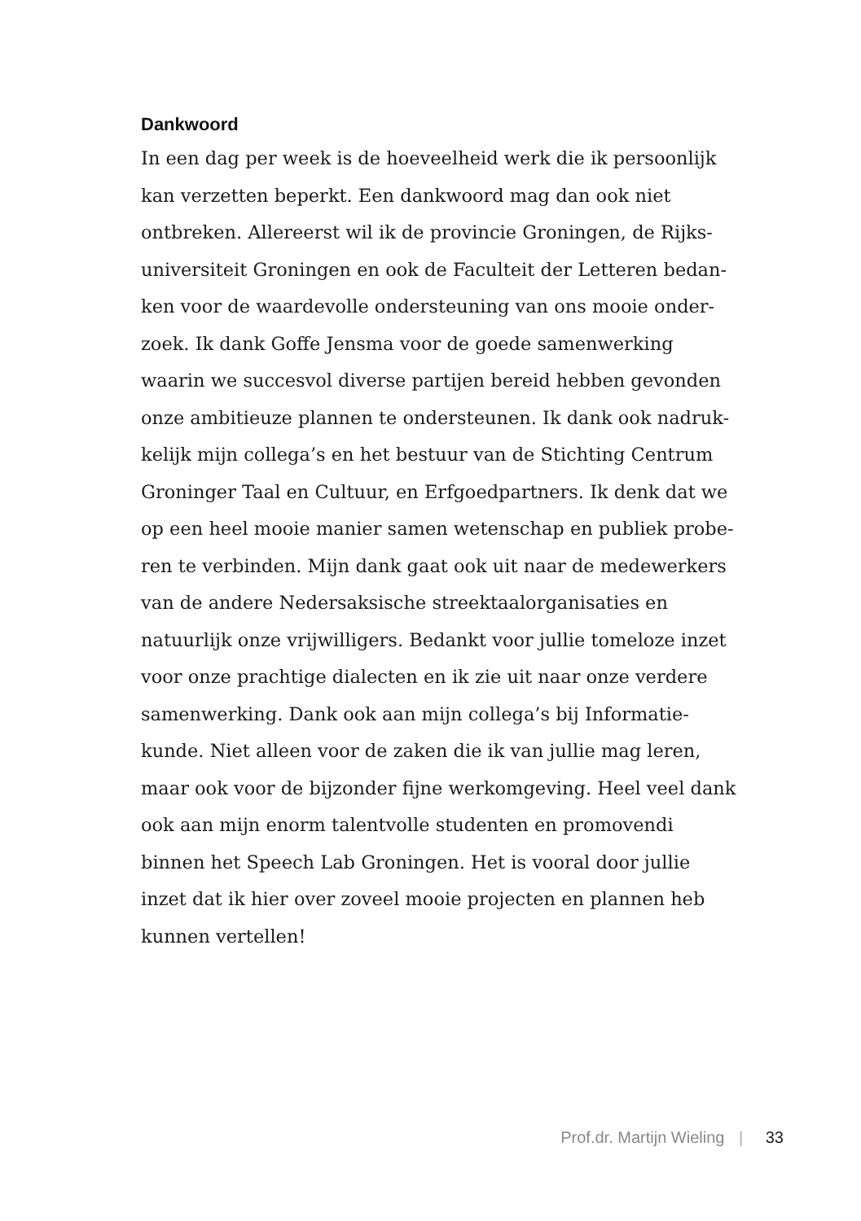Dankwoord
In een dag per week is de hoeveelheid werk die ik persoonlijk
kan verzetten beperkt. Een dankwoord mag dan ook niet
ontbreken. Allereerst wil ik de provincie Groningen, de Rijks-
universiteit Groningen en ook de Faculteit der Letteren bedan-
ken voor de waardevolle ondersteuning van ons mooie onder-
zoek. Ik dank Goffe Jensma voor de goede samenwerking
waarin we succesvol diverse partijen bereid hebben gevonden
onze ambitieuze plannen te ondersteunen. Ik dank ook nadruk-
kelijk mijn collega’s en het bestuur van de Stichting Centrum
Groninger Taal en Cultuur, en Erfgoedpartners. Ik denk dat we
op een heel mooie manier samen wetenschap en publiek probe-
ren te verbinden. Mijn dank gaat ook uit naar de medewerkers
van de andere Nedersaksische streektaalorganisaties en
natuurlijk onze vrijwilligers. Bedankt voor jullie tomeloze inzet
voor onze prachtige dialecten en ik zie uit naar onze verdere
samenwerking. Dank ook aan mijn collega’s bij Informatie-
kunde. Niet alleen voor de zaken die ik van jullie mag leren,
maar ook voor de bijzonder fijne werkomgeving. Heel veel dank
ook aan mijn enorm talentvolle studenten en promovendi
binnen het Speech Lab Groningen. Het is vooral door jullie
inzet dat ik hier over zoveel mooie projecten en plannen heb
kunnen vertellen!
Prof.dr. Martijn Wieling | 33